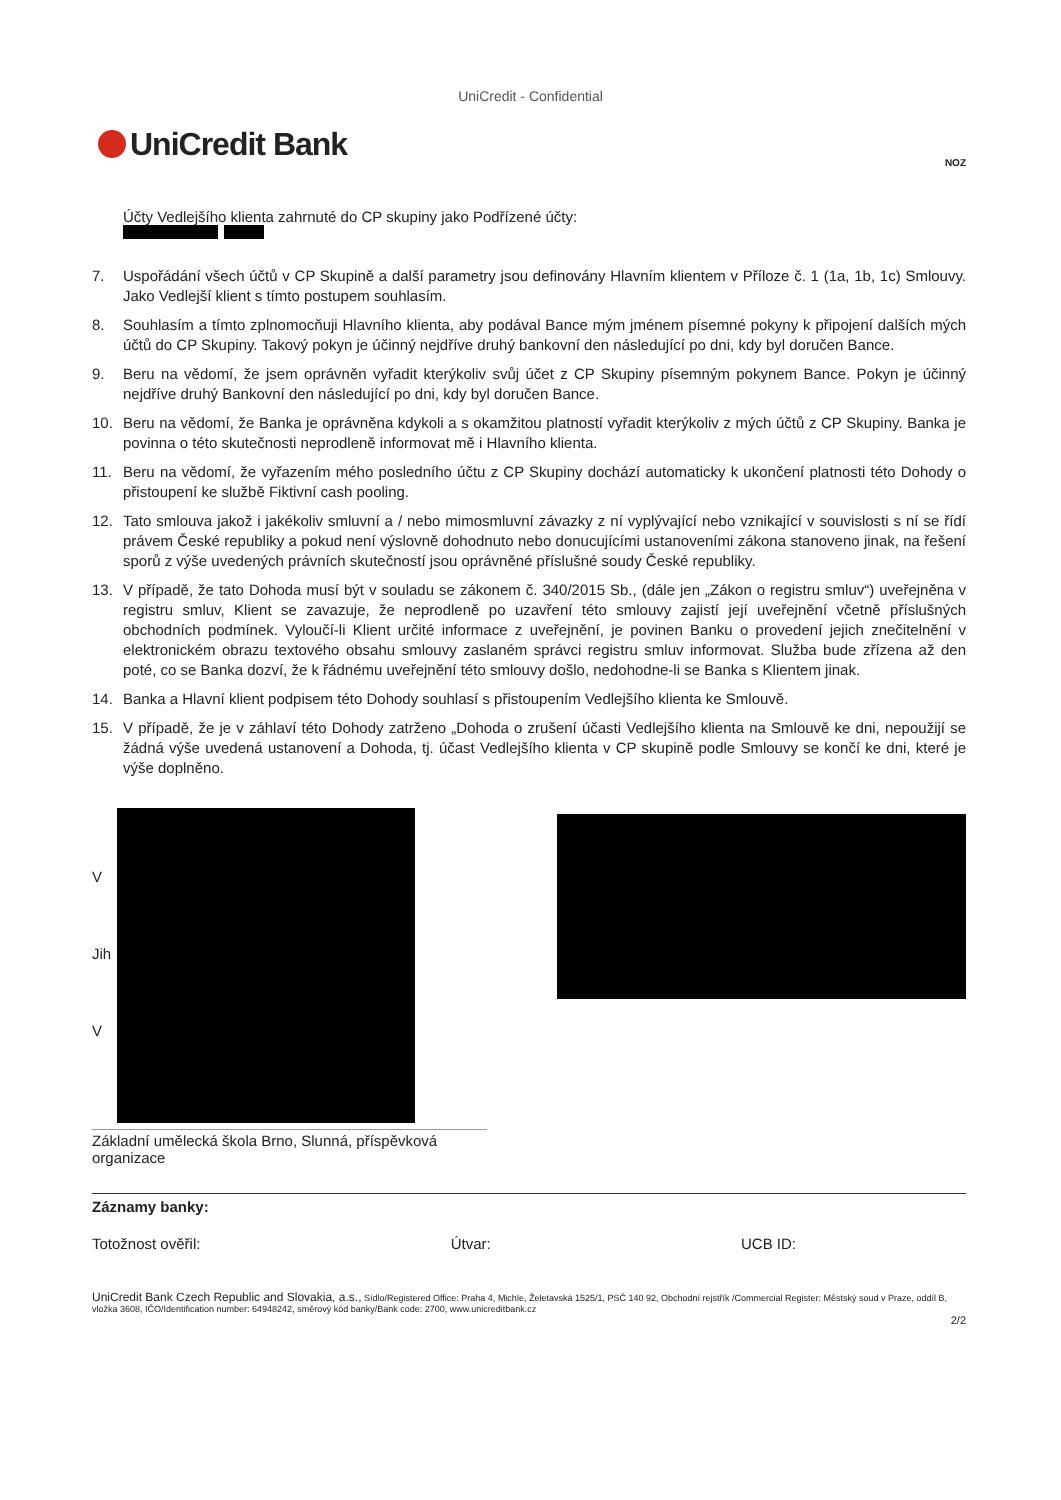UniCredit - Confidential
UniCredit Bank
NOZ
Účty Vedlejšího klienta zahrnuté do CP skupiny jako Podřízené účty:
7. Uspořádání všech účtů v CP Skupině a další parametry jsou definovány Hlavním klientem v Příloze č. 1 (1a, 1b, 1c) Smlouvy. Jako Vedlejší klient s tímto postupem souhlasím.
8. Souhlasím a tímto zplnomocňuji Hlavního klienta, aby podával Bance mým jménem písemné pokyny k připojení dalších mých účtů do CP Skupiny. Takový pokyn je účinný nejdříve druhý bankovní den následující po dni, kdy byl doručen Bance.
9. Beru na vědomí, že jsem oprávněn vyřadit kterýkoliv svůj účet z CP Skupiny písemným pokynem Bance. Pokyn je účinný nejdříve druhý Bankovní den následující po dni, kdy byl doručen Bance.
10. Beru na vědomí, že Banka je oprávněna kdykoli a s okamžitou platností vyřadit kterýkoliv z mých účtů z CP Skupiny. Banka je povinna o této skutečnosti neprodleně informovat mě i Hlavního klienta.
11. Beru na vědomí, že vyřazením mého posledního účtu z CP Skupiny dochází automaticky k ukončení platnosti této Dohody o přistoupení ke službě Fiktivní cash pooling.
12. Tato smlouva jakož i jakékoliv smluvní a / nebo mimosmluvní závazky z ní vyplývající nebo vznikající v souvislosti s ní se řídí právem České republiky a pokud není výslovně dohodnuto nebo donucujícími ustanoveními zákona stanoveno jinak, na řešení sporů z výše uvedených právních skutečností jsou oprávněné příslušné soudy České republiky.
13. V případě, že tato Dohoda musí být v souladu se zákonem č. 340/2015 Sb., (dále jen „Zákon o registru smluv“) uveřejněna v registru smluv, Klient se zavazuje, že neprodleně po uzavření této smlouvy zajistí její uveřejnění včetně příslušných obchodních podmínek. Vyloučí-li Klient určité informace z uveřejnění, je povinen Banku o provedení jejich znečitelnění v elektronickém obrazu textového obsahu smlouvy zaslaném správci registru smluv informovat. Služba bude zřízena až den poté, co se Banka dozví, že k řádnému uveřejnění této smlouvy došlo, nedohodne-li se Banka s Klientem jinak.
14. Banka a Hlavní klient podpisem této Dohody souhlasí s přistoupením Vedlejšího klienta ke Smlouvě.
15. V případě, že je v záhlaví této Dohody zatrženo „Dohoda o zrušení účasti Vedlejšího klienta na Smlouvě ke dni, nepoužijí se žádná výše uvedená ustanovení a Dohoda, tj. účast Vedlejšího klienta v CP skupině podle Smlouvy se končí ke dni, které je výše doplněno.
V
Jih
V
Základní umělecká škola Brno, Slunná, příspěvková organizace
Záznamy banky:
Totožnost ověřil: Útvar: UCB ID:
UniCredit Bank Czech Republic and Slovakia, a.s., Sídlo/Registered Office: Praha 4, Michle, Želetavská 1525/1, PSČ 140 92, Obchodní rejstřík /Commercial Register: Městský soud v Praze, oddíl B, vložka 3608, IČO/Identification number: 64948242, směrový kód banky/Bank code: 2700, www.unicreditbank.cz
2/2